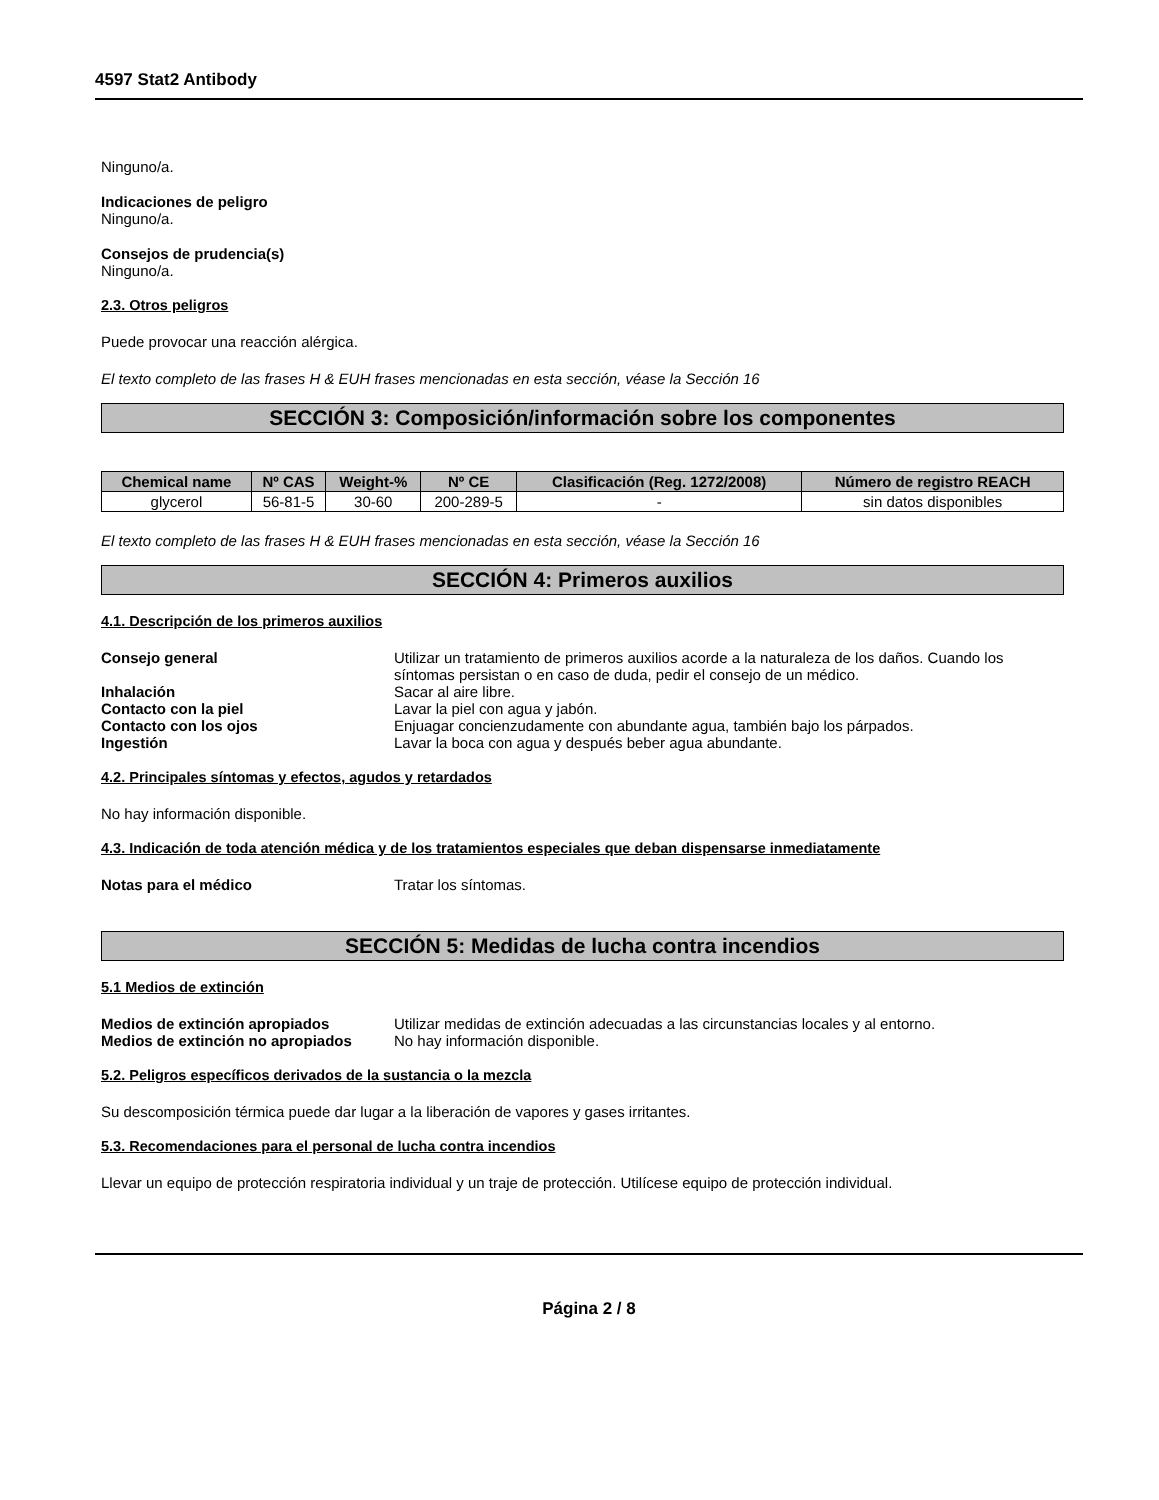4597 Stat2 Antibody
Ninguno/a.
Indicaciones de peligro
Ninguno/a.
Consejos de prudencia(s)
Ninguno/a.
2.3. Otros peligros
Puede provocar una reacción alérgica.
El texto completo de las frases H & EUH frases mencionadas en esta sección, véase la Sección 16
SECCIÓN 3: Composición/información sobre los componentes
| Chemical name | Nº CAS | Weight-% | Nº CE | Clasificación (Reg. 1272/2008) | Número de registro REACH |
| --- | --- | --- | --- | --- | --- |
| glycerol | 56-81-5 | 30-60 | 200-289-5 | - | sin datos disponibles |
El texto completo de las frases H & EUH frases mencionadas en esta sección, véase la Sección 16
SECCIÓN 4: Primeros auxilios
4.1. Descripción de los primeros auxilios
Consejo general Utilizar un tratamiento de primeros auxilios acorde a la naturaleza de los daños. Cuando los síntomas persistan o en caso de duda, pedir el consejo de un médico. Inhalación Sacar al aire libre. Contacto con la piel Lavar la piel con agua y jabón. Contacto con los ojos Enjuagar concienzudamente con abundante agua, también bajo los párpados. Ingestión Lavar la boca con agua y después beber agua abundante.
4.2. Principales síntomas y efectos, agudos y retardados
No hay información disponible.
4.3. Indicación de toda atención médica y de los tratamientos especiales que deban dispensarse inmediatamente
Notas para el médico Tratar los síntomas.
SECCIÓN 5: Medidas de lucha contra incendios
5.1 Medios de extinción
Medios de extinción apropiados Utilizar medidas de extinción adecuadas a las circunstancias locales y al entorno. Medios de extinción no apropiados No hay información disponible.
5.2. Peligros específicos derivados de la sustancia o la mezcla
Su descomposición térmica puede dar lugar a la liberación de vapores y gases irritantes.
5.3. Recomendaciones para el personal de lucha contra incendios
Llevar un equipo de protección respiratoria individual y un traje de protección. Utilícese equipo de protección individual.
Página 2 / 8